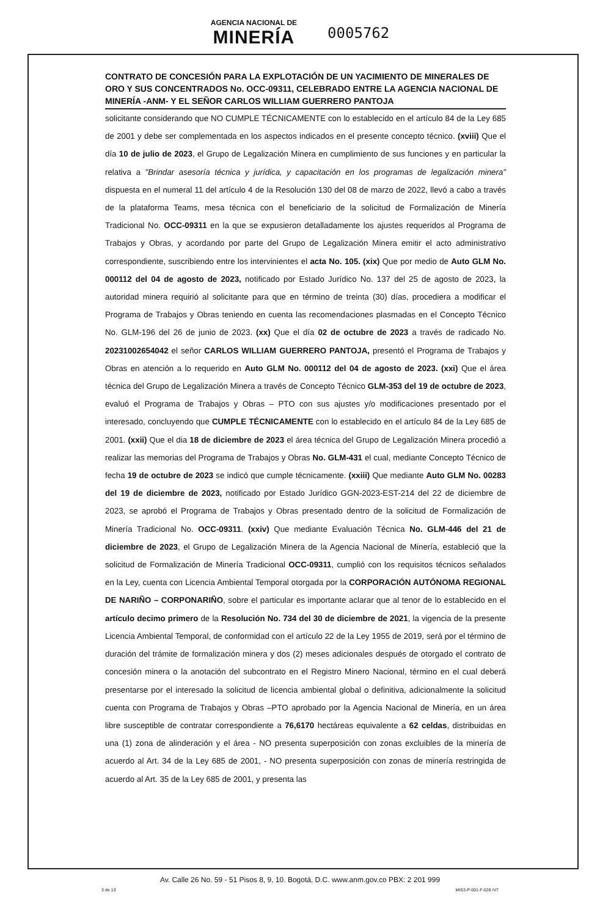AGENCIA NACIONAL DE MINERÍA 0005762
CONTRATO DE CONCESIÓN PARA LA EXPLOTACIÓN DE UN YACIMIENTO DE MINERALES DE ORO Y SUS CONCENTRADOS No. OCC-09311, CELEBRADO ENTRE LA AGENCIA NACIONAL DE MINERÍA -ANM- Y EL SEÑOR CARLOS WILLIAM GUERRERO PANTOJA
solicitante considerando que NO CUMPLE TÉCNICAMENTE con lo establecido en el artículo 84 de la Ley 685 de 2001 y debe ser complementada en los aspectos indicados en el presente concepto técnico. (xviii) Que el día 10 de julio de 2023, el Grupo de Legalización Minera en cumplimiento de sus funciones y en particular la relativa a "Brindar asesoría técnica y jurídica, y capacitación en los programas de legalización minera" dispuesta en el numeral 11 del artículo 4 de la Resolución 130 del 08 de marzo de 2022, llevó a cabo a través de la plataforma Teams, mesa técnica con el beneficiario de la solicitud de Formalización de Minería Tradicional No. OCC-09311 en la que se expusieron detalladamente los ajustes requeridos al Programa de Trabajos y Obras, y acordando por parte del Grupo de Legalización Minera emitir el acto administrativo correspondiente, suscribiendo entre los intervinientes el acta No. 105. (xix) Que por medio de Auto GLM No. 000112 del 04 de agosto de 2023, notificado por Estado Jurídico No. 137 del 25 de agosto de 2023, la autoridad minera requirió al solicitante para que en término de treinta (30) días, procediera a modificar el Programa de Trabajos y Obras teniendo en cuenta las recomendaciones plasmadas en el Concepto Técnico No. GLM-196 del 26 de junio de 2023. (xx) Que el día 02 de octubre de 2023 a través de radicado No. 20231002654042 el señor CARLOS WILLIAM GUERRERO PANTOJA, presentó el Programa de Trabajos y Obras en atención a lo requerido en Auto GLM No. 000112 del 04 de agosto de 2023. (xxi) Que el área técnica del Grupo de Legalización Minera a través de Concepto Técnico GLM-353 del 19 de octubre de 2023, evaluó el Programa de Trabajos y Obras – PTO con sus ajustes y/o modificaciones presentado por el interesado, concluyendo que CUMPLE TÉCNICAMENTE con lo establecido en el artículo 84 de la Ley 685 de 2001. (xxii) Que el dia 18 de diciembre de 2023 el área técnica del Grupo de Legalización Minera procedió a realizar las memorias del Programa de Trabajos y Obras No. GLM-431 el cual, mediante Concepto Técnico de fecha 19 de octubre de 2023 se indicó que cumple técnicamente. (xxiii) Que mediante Auto GLM No. 00283 del 19 de diciembre de 2023, notificado por Estado Jurídico GGN-2023-EST-214 del 22 de diciembre de 2023, se aprobó el Programa de Trabajos y Obras presentado dentro de la solicitud de Formalización de Minería Tradicional No. OCC-09311. (xxiv) Que mediante Evaluación Técnica No. GLM-446 del 21 de diciembre de 2023, el Grupo de Legalización Minera de la Agencia Nacional de Minería, estableció que la solicitud de Formalización de Minería Tradicional OCC-09311, cumplió con los requisitos técnicos señalados en la Ley, cuenta con Licencia Ambiental Temporal otorgada por la CORPORACIÓN AUTÓNOMA REGIONAL DE NARIÑO – CORPONARIÑO, sobre el particular es importante aclarar que al tenor de lo establecido en el artículo decimo primero de la Resolución No. 734 del 30 de diciembre de 2021, la vigencia de la presente Licencia Ambiental Temporal, de conformidad con el artículo 22 de la Ley 1955 de 2019, será por el término de duración del trámite de formalización minera y dos (2) meses adicionales después de otorgado el contrato de concesión minera o la anotación del subcontrato en el Registro Minero Nacional, término en el cual deberá presentarse por el interesado la solicitud de licencia ambiental global o definitiva, adicionalmente la solicitud cuenta con Programa de Trabajos y Obras –PTO aprobado por la Agencia Nacional de Minería, en un área libre susceptible de contratar correspondiente a 76,6170 hectáreas equivalente a 62 celdas, distribuidas en una (1) zona de alinderación y el área - NO presenta superposición con zonas excluibles de la minería de acuerdo al Art. 34 de la Ley 685 de 2001, - NO presenta superposición con zonas de minería restringida de acuerdo al Art. 35 de la Ley 685 de 2001, y presenta las
Av. Calle 26 No. 59 - 51 Pisos 8, 9, 10. Bogotá, D.C. www.anm.gov.co PBX: 2 201 999
3 de 13 MIS3-P-001-F-026 /V7